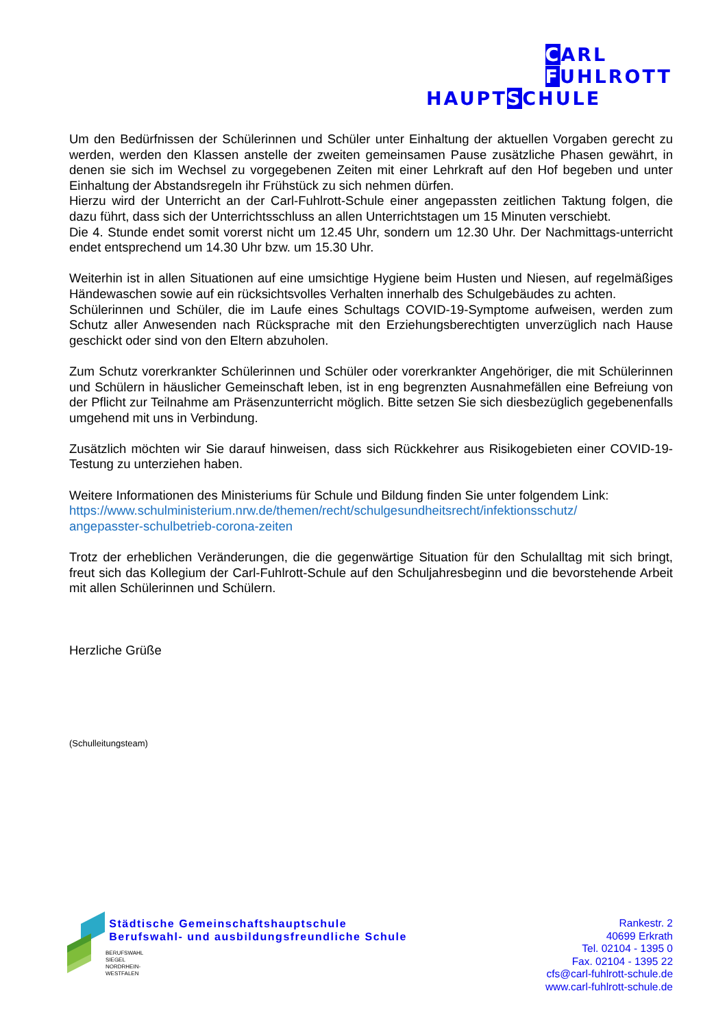CARL
FUHLROTT
HAUPTSCHULE
Um den Bedürfnissen der Schülerinnen und Schüler unter Einhaltung der aktuellen Vorgaben gerecht zu werden, werden den Klassen anstelle der zweiten gemeinsamen Pause zusätzliche Phasen gewährt, in denen sie sich im Wechsel zu vorgegebenen Zeiten mit einer Lehrkraft auf den Hof begeben und unter Einhaltung der Abstandsregeln ihr Frühstück zu sich nehmen dürfen.
Hierzu wird der Unterricht an der Carl-Fuhlrott-Schule einer angepassten zeitlichen Taktung folgen, die dazu führt, dass sich der Unterrichtsschluss an allen Unterrichtstagen um 15 Minuten verschiebt.
Die 4. Stunde endet somit vorerst nicht um 12.45 Uhr, sondern um 12.30 Uhr. Der Nachmittags-unterricht endet entsprechend um 14.30 Uhr bzw. um 15.30 Uhr.
Weiterhin ist in allen Situationen auf eine umsichtige Hygiene beim Husten und Niesen, auf regelmäßiges Händewaschen sowie auf ein rücksichtsvolles Verhalten innerhalb des Schulgebäudes zu achten.
Schülerinnen und Schüler, die im Laufe eines Schultags COVID-19-Symptome aufweisen, werden zum Schutz aller Anwesenden nach Rücksprache mit den Erziehungsberechtigten unverzüglich nach Hause geschickt oder sind von den Eltern abzuholen.
Zum Schutz vorerkrankter Schülerinnen und Schüler oder vorerkrankter Angehöriger, die mit Schülerinnen und Schülern in häuslicher Gemeinschaft leben, ist in eng begrenzten Ausnahmefällen eine Befreiung von der Pflicht zur Teilnahme am Präsenzunterricht möglich. Bitte setzen Sie sich diesbezüglich gegebenenfalls umgehend mit uns in Verbindung.
Zusätzlich möchten wir Sie darauf hinweisen, dass sich Rückkehrer aus Risikogebieten einer COVID-19-Testung zu unterziehen haben.
Weitere Informationen des Ministeriums für Schule und Bildung finden Sie unter folgendem Link:
https://www.schulministerium.nrw.de/themen/recht/schulgesundheitsrecht/infektionsschutz/
angepasster-schulbetrieb-corona-zeiten
Trotz der erheblichen Veränderungen, die die gegenwärtige Situation für den Schulalltag mit sich bringt, freut sich das Kollegium der Carl-Fuhlrott-Schule auf den Schuljahresbeginn und die bevorstehende Arbeit mit allen Schülerinnen und Schülern.
Herzliche Grüße
(Schulleitungsteam)
BERUFSWAHL
SIEGEL
NORDRHEIN-
WESTFALEN
Städtische Gemeinschaftshauptschule
Berufswahl- und ausbildungsfreundliche Schule
Rankestr. 2
40699 Erkrath
Tel. 02104 - 1395 0
Fax. 02104 - 1395 22
cfs@carl-fuhlrott-schule.de
www.carl-fuhlrott-schule.de